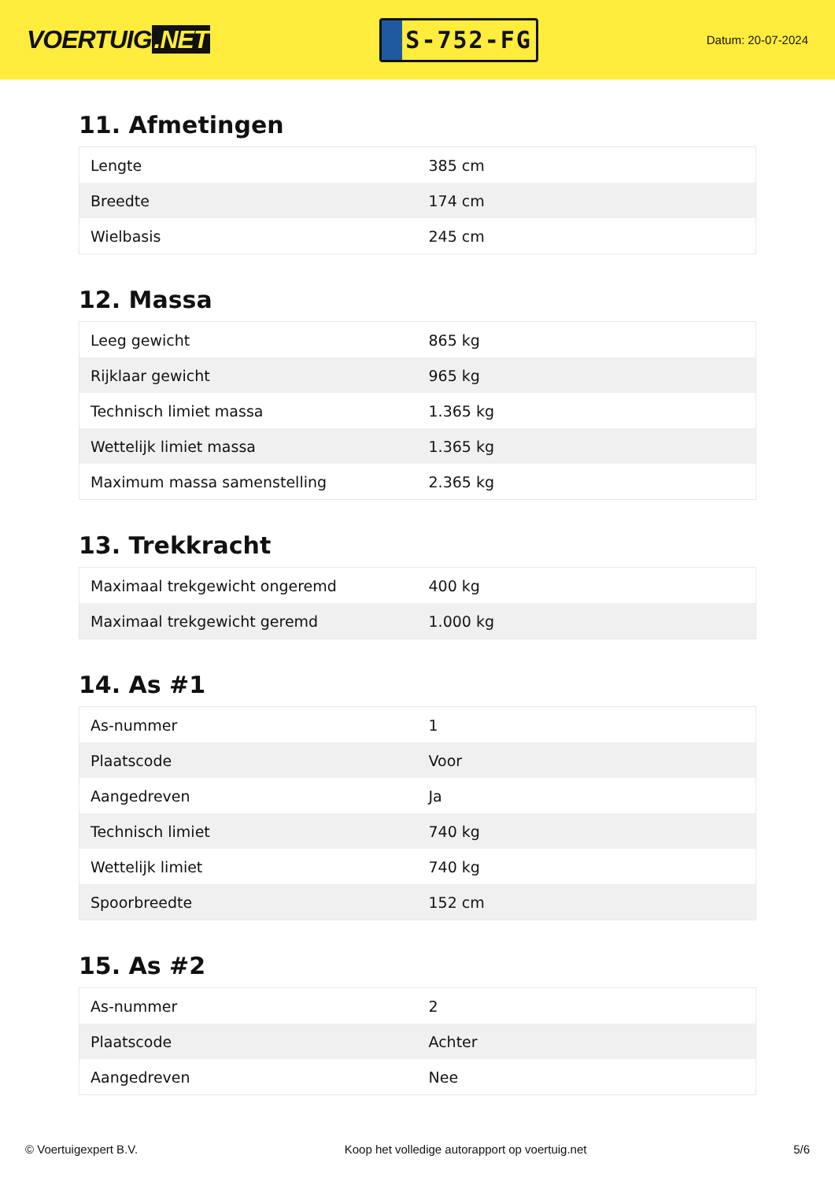VOERTUIG.NET
S-752-FG
Datum: 20-07-2024
11. Afmetingen
| Lengte | 385 cm |
| Breedte | 174 cm |
| Wielbasis | 245 cm |
12. Massa
| Leeg gewicht | 865 kg |
| Rijklaar gewicht | 965 kg |
| Technisch limiet massa | 1.365 kg |
| Wettelijk limiet massa | 1.365 kg |
| Maximum massa samenstelling | 2.365 kg |
13. Trekkracht
| Maximaal trekgewicht ongeremd | 400 kg |
| Maximaal trekgewicht geremd | 1.000 kg |
14. As #1
| As-nummer | 1 |
| Plaatscode | Voor |
| Aangedreven | Ja |
| Technisch limiet | 740 kg |
| Wettelijk limiet | 740 kg |
| Spoorbreedte | 152 cm |
15. As #2
| As-nummer | 2 |
| Plaatscode | Achter |
| Aangedreven | Nee |
© Voertuigexpert B.V. Koop het volledige autorapport op voertuig.net 5/6